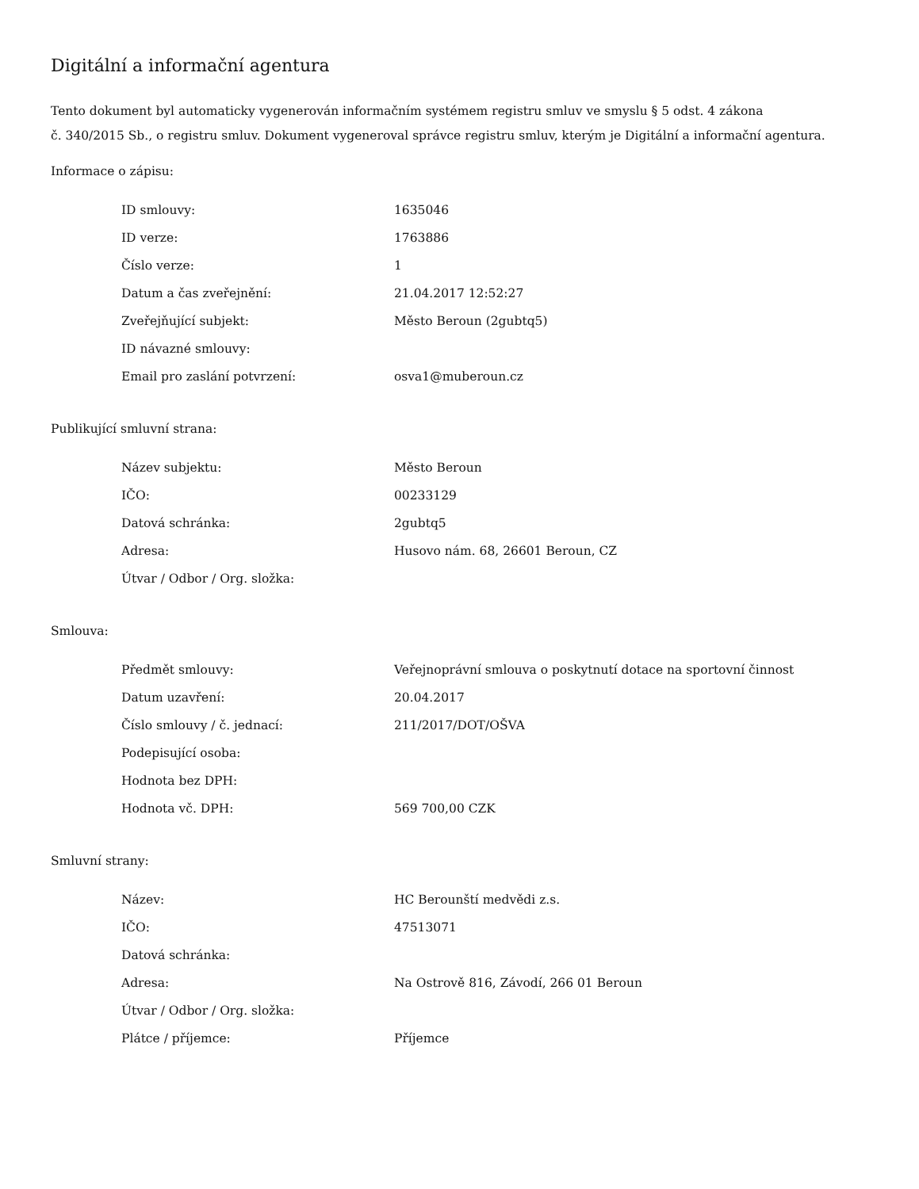Digitální a informační agentura
Tento dokument byl automaticky vygenerován informačním systémem registru smluv ve smyslu § 5 odst. 4 zákona
č. 340/2015 Sb., o registru smluv. Dokument vygeneroval správce registru smluv, kterým je Digitální a informační agentura.
Informace o zápisu:
| ID smlouvy: | 1635046 |
| ID verze: | 1763886 |
| Číslo verze: | 1 |
| Datum a čas zveřejnění: | 21.04.2017 12:52:27 |
| Zveřejňující subjekt: | Město Beroun (2gubtq5) |
| ID návazné smlouvy: | |
| Email pro zaslání potvrzení: | osva1@muberoun.cz |
Publikující smluvní strana:
| Název subjektu: | Město Beroun |
| IČO: | 00233129 |
| Datová schránka: | 2gubtq5 |
| Adresa: | Husovo nám. 68, 26601 Beroun, CZ |
| Útvar / Odbor / Org. složka: | |
Smlouva:
| Předmět smlouvy: | Veřejnoprávní smlouva o poskytnutí dotace na sportovní činnost |
| Datum uzavření: | 20.04.2017 |
| Číslo smlouvy / č. jednací: | 211/2017/DOT/OŠVA |
| Podepisující osoba: | |
| Hodnota bez DPH: | |
| Hodnota vč. DPH: | 569 700,00 CZK |
Smluvní strany:
| Název: | HC Berounští medvědi z.s. |
| IČO: | 47513071 |
| Datová schránka: | |
| Adresa: | Na Ostrově 816, Závodí, 266 01 Beroun |
| Útvar / Odbor / Org. složka: | |
| Plátce / příjemce: | Příjemce |